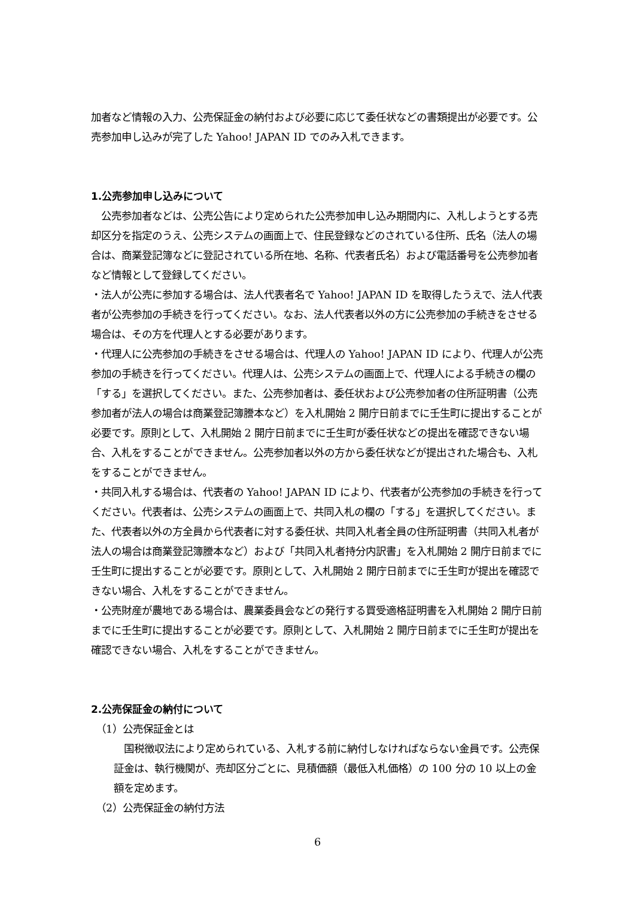加者など情報の入力、公売保証金の納付および必要に応じて委任状などの書類提出が必要です。公売参加申し込みが完了した Yahoo! JAPAN ID でのみ入札できます。
1.公売参加申し込みについて
　公売参加者などは、公売公告により定められた公売参加申し込み期間内に、入札しようとする売却区分を指定のうえ、公売システムの画面上で、住民登録などのされている住所、氏名（法人の場合は、商業登記簿などに登記されている所在地、名称、代表者氏名）および電話番号を公売参加者など情報として登録してください。
・法人が公売に参加する場合は、法人代表者名で Yahoo! JAPAN ID を取得したうえで、法人代表者が公売参加の手続きを行ってください。なお、法人代表者以外の方に公売参加の手続きをさせる場合は、その方を代理人とする必要があります。
・代理人に公売参加の手続きをさせる場合は、代理人の Yahoo! JAPAN ID により、代理人が公売参加の手続きを行ってください。代理人は、公売システムの画面上で、代理人による手続きの欄の「する」を選択してください。また、公売参加者は、委任状および公売参加者の住所証明書（公売参加者が法人の場合は商業登記簿謄本など）を入札開始 2 開庁日前までに壬生町に提出することが必要です。原則として、入札開始 2 開庁日前までに壬生町が委任状などの提出を確認できない場合、入札をすることができません。公売参加者以外の方から委任状などが提出された場合も、入札をすることができません。
・共同入札する場合は、代表者の Yahoo! JAPAN ID により、代表者が公売参加の手続きを行ってください。代表者は、公売システムの画面上で、共同入札の欄の「する」を選択してください。また、代表者以外の方全員から代表者に対する委任状、共同入札者全員の住所証明書（共同入札者が法人の場合は商業登記簿謄本など）および「共同入札者持分内訳書」を入札開始 2 開庁日前までに壬生町に提出することが必要です。原則として、入札開始 2 開庁日前までに壬生町が提出を確認できない場合、入札をすることができません。
・公売財産が農地である場合は、農業委員会などの発行する買受適格証明書を入札開始 2 開庁日前までに壬生町に提出することが必要です。原則として、入札開始 2 開庁日前までに壬生町が提出を確認できない場合、入札をすることができません。
2.公売保証金の納付について
（1）公売保証金とは
　国税徴収法により定められている、入札する前に納付しなければならない金員です。公売保証金は、執行機関が、売却区分ごとに、見積価額（最低入札価格）の 100 分の 10 以上の金額を定めます。
（2）公売保証金の納付方法
6